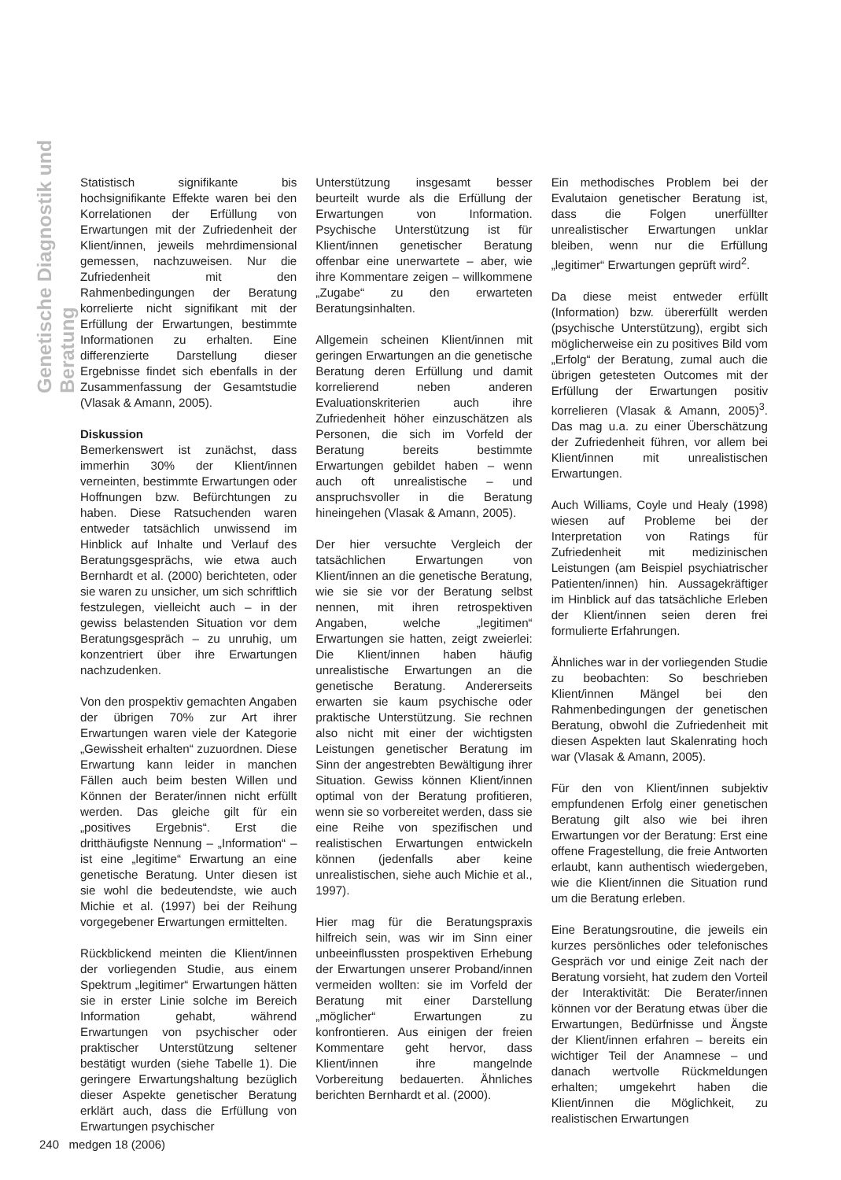Genetische Diagnostik und Beratung
Statistisch signifikante bis hochsignifikante Effekte waren bei den Korrelationen der Erfüllung von Erwartungen mit der Zufriedenheit der Klient/innen, jeweils mehrdimensional gemessen, nachzuweisen. Nur die Zufriedenheit mit den Rahmenbedingungen der Beratung korrelierte nicht signifikant mit der Erfüllung der Erwartungen, bestimmte Informationen zu erhalten. Eine differenzierte Darstellung dieser Ergebnisse findet sich ebenfalls in der Zusammenfassung der Gesamtstudie (Vlasak & Amann, 2005).
Diskussion
Bemerkenswert ist zunächst, dass immerhin 30% der Klient/innen verneinten, bestimmte Erwartungen oder Hoffnungen bzw. Befürchtungen zu haben. Diese Ratsuchenden waren entweder tatsächlich unwissend im Hinblick auf Inhalte und Verlauf des Beratungsgesprächs, wie etwa auch Bernhardt et al. (2000) berichteten, oder sie waren zu unsicher, um sich schriftlich festzulegen, vielleicht auch – in der gewiss belastenden Situation vor dem Beratungsgespräch – zu unruhig, um konzentriert über ihre Erwartungen nachzudenken.
Von den prospektiv gemachten Angaben der übrigen 70% zur Art ihrer Erwartungen waren viele der Kategorie „Gewissheit erhalten“ zuzuordnen. Diese Erwartung kann leider in manchen Fällen auch beim besten Willen und Können der Berater/innen nicht erfüllt werden. Das gleiche gilt für ein „positives Ergebnis“. Erst die dritthäufigste Nennung – „Information“ – ist eine „legitime“ Erwartung an eine genetische Beratung. Unter diesen ist sie wohl die bedeutendste, wie auch Michie et al. (1997) bei der Reihung vorgegebener Erwartungen ermittelten.
Rückblickend meinten die Klient/innen der vorliegenden Studie, aus einem Spektrum „legitimer“ Erwartungen hätten sie in erster Linie solche im Bereich Information gehabt, während Erwartungen von psychischer oder praktischer Unterstützung seltener bestätigt wurden (siehe Tabelle 1). Die geringere Erwartungshaltung bezüglich dieser Aspekte genetischer Beratung erklärt auch, dass die Erfüllung von Erwartungen psychischer
Unterstützung insgesamt besser beurteilt wurde als die Erfüllung der Erwartungen von Information. Psychische Unterstützung ist für Klient/innen genetischer Beratung offenbar eine unerwartete – aber, wie ihre Kommentare zeigen – willkommene „Zugabe“ zu den erwarteten Beratungsinhalten.
Allgemein scheinen Klient/innen mit geringen Erwartungen an die genetische Beratung deren Erfüllung und damit korrelierend neben anderen Evaluationskriterien auch ihre Zufriedenheit höher einzuschätzen als Personen, die sich im Vorfeld der Beratung bereits bestimmte Erwartungen gebildet haben – wenn auch oft unrealistische – und anspruchsvoller in die Beratung hineingehen (Vlasak & Amann, 2005).
Der hier versuchte Vergleich der tatsächlichen Erwartungen von Klient/innen an die genetische Beratung, wie sie sie vor der Beratung selbst nennen, mit ihren retrospektiven Angaben, welche „legitimen“ Erwartungen sie hatten, zeigt zweierlei: Die Klient/innen haben häufig unrealistische Erwartungen an die genetische Beratung. Andererseits erwarten sie kaum psychische oder praktische Unterstützung. Sie rechnen also nicht mit einer der wichtigsten Leistungen genetischer Beratung im Sinn der angestrebten Bewältigung ihrer Situation. Gewiss können Klient/innen optimal von der Beratung profitieren, wenn sie so vorbereitet werden, dass sie eine Reihe von spezifischen und realistischen Erwartungen entwickeln können (jedenfalls aber keine unrealistischen, siehe auch Michie et al., 1997).
Hier mag für die Beratungspraxis hilfreich sein, was wir im Sinn einer unbeeinflussten prospektiven Erhebung der Erwartungen unserer Proband/innen vermeiden wollten: sie im Vorfeld der Beratung mit einer Darstellung „möglicher“ Erwartungen zu konfrontieren. Aus einigen der freien Kommentare geht hervor, dass Klient/innen ihre mangelnde Vorbereitung bedauerten. Ähnliches berichten Bernhardt et al. (2000).
Ein methodisches Problem bei der Evalutaion genetischer Beratung ist, dass die Folgen unerfüllter unrealistischer Erwartungen unklar bleiben, wenn nur die Erfüllung „legitimer“ Erwartungen geprüft wird<sup>2</sup>.
Da diese meist entweder erfüllt (Information) bzw. übererfüllt werden (psychische Unterstützung), ergibt sich möglicherweise ein zu positives Bild vom „Erfolg“ der Beratung, zumal auch die übrigen getesteten Outcomes mit der Erfüllung der Erwartungen positiv korrelieren (Vlasak & Amann, 2005)<sup>3</sup>. Das mag u.a. zu einer Überschätzung der Zufriedenheit führen, vor allem bei Klient/innen mit unrealistischen Erwartungen.
Auch Williams, Coyle und Healy (1998) wiesen auf Probleme bei der Interpretation von Ratings für Zufriedenheit mit medizinischen Leistungen (am Beispiel psychiatrischer Patienten/innen) hin. Aussagekräftiger im Hinblick auf das tatsächliche Erleben der Klient/innen seien deren frei formulierte Erfahrungen.
Ähnliches war in der vorliegenden Studie zu beobachten: So beschrieben Klient/innen Mängel bei den Rahmenbedingungen der genetischen Beratung, obwohl die Zufriedenheit mit diesen Aspekten laut Skalenrating hoch war (Vlasak & Amann, 2005).
Für den von Klient/innen subjektiv empfundenen Erfolg einer genetischen Beratung gilt also wie bei ihren Erwartungen vor der Beratung: Erst eine offene Fragestellung, die freie Antworten erlaubt, kann authentisch wiedergeben, wie die Klient/innen die Situation rund um die Beratung erleben.
Eine Beratungsroutine, die jeweils ein kurzes persönliches oder telefonisches Gespräch vor und einige Zeit nach der Beratung vorsieht, hat zudem den Vorteil der Interaktivität: Die Berater/innen können vor der Beratung etwas über die Erwartungen, Bedürfnisse und Ängste der Klient/innen erfahren – bereits ein wichtiger Teil der Anamnese – und danach wertvolle Rückmeldungen erhalten; umgekehrt haben die Klient/innen die Möglichkeit, zu realistischen Erwartungen
240 medgen 18 (2006)